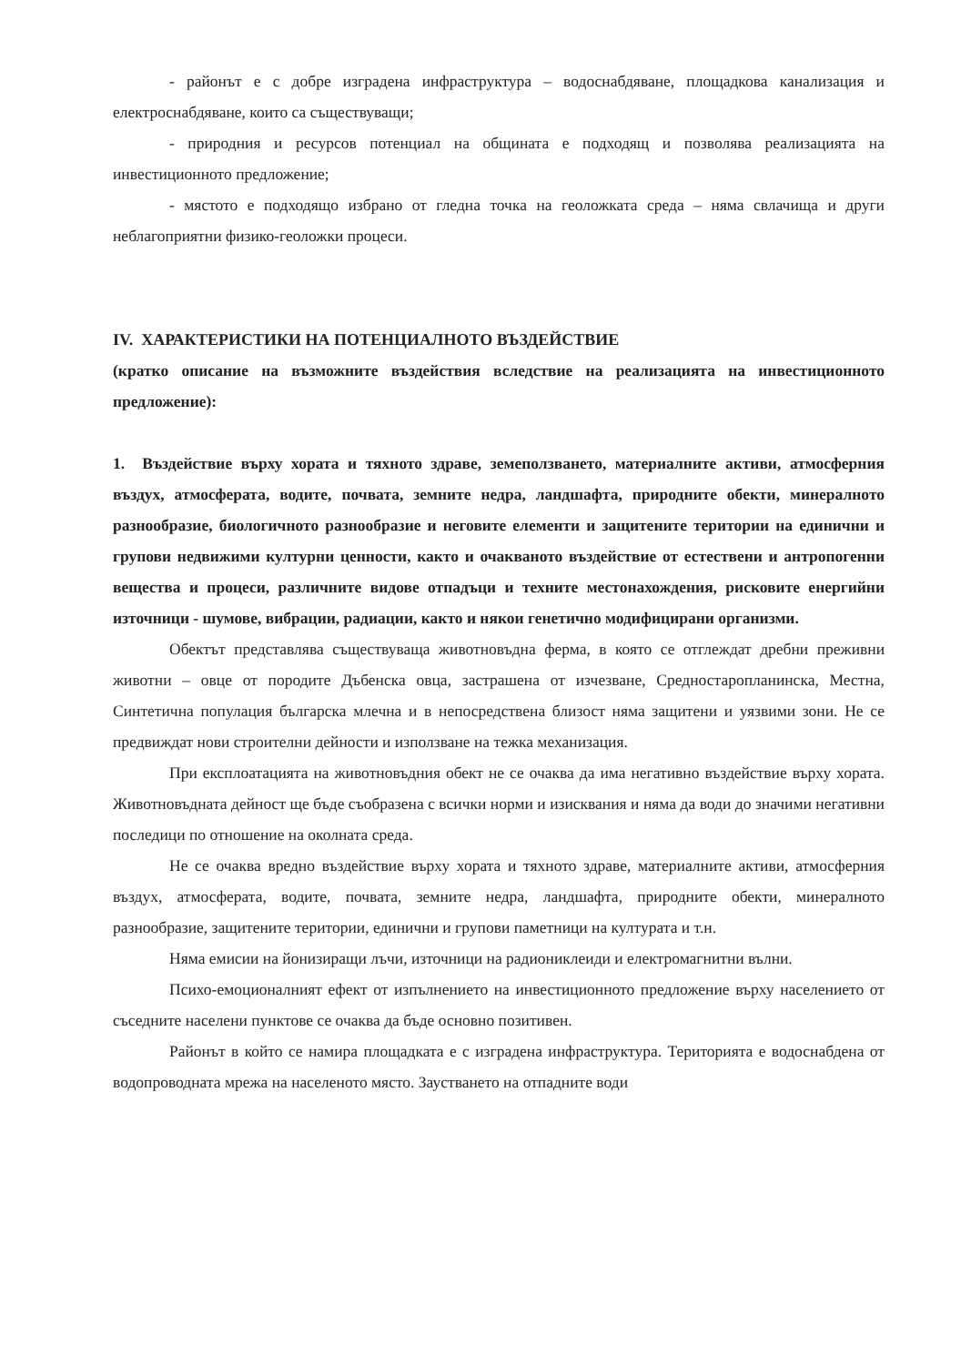- районът е с добре изградена инфраструктура – водоснабдяване, площадкова канализация и електроснабдяване, които са съществуващи;
- природния и ресурсов потенциал на общината е подходящ и позволява реализацията на инвестиционното предложение;
- мястото е подходящо избрано от гледна точка на геоложката среда – няма свлачища и други неблагоприятни физико-геоложки процеси.
IV. ХАРАКТЕРИСТИКИ НА ПОТЕНЦИАЛНОТО ВЪЗДЕЙСТВИЕ
(кратко описание на възможните въздействия вследствие на реализацията на инвестиционното предложение):
1. Въздействие върху хората и тяхното здраве, земеползването, материалните активи, атмосферния въздух, атмосферата, водите, почвата, земните недра, ландшафта, природните обекти, минералното разнообразие, биологичното разнообразие и неговите елементи и защитените територии на единични и групови недвижими културни ценности, както и очакваното въздействие от естествени и антропогенни вещества и процеси, различните видове отпадъци и техните местонахождения, рисковите енергийни източници - шумове, вибрации, радиации, както и някои генетично модифицирани организми.
Обектът представлява съществуваща животновъдна ферма, в която се отглеждат дребни преживни животни – овце от породите Дъбенска овца, застрашена от изчезване, Средностаропланинска, Местна, Синтетична популация българска млечна и в непосредствена близост няма защитени и уязвими зони. Не се предвиждат нови строителни дейности и използване на тежка механизация.
При експлоатацията на животновъдния обект не се очаква да има негативно въздействие върху хората. Животновъдната дейност ще бъде съобразена с всички норми и изисквания и няма да води до значими негативни последици по отношение на околната среда.
Не се очаква вредно въздействие върху хората и тяхното здраве, материалните активи, атмосферния въздух, атмосферата, водите, почвата, земните недра, ландшафта, природните обекти, минералното разнообразие, защитените територии, единични и групови паметници на културата и т.н.
Няма емисии на йонизиращи лъчи, източници на радиониклеиди и електромагнитни вълни.
Психо-емоционалният ефект от изпълнението на инвестиционното предложение върху населението от съседните населени пунктове се очаква да бъде основно позитивен.
Районът в който се намира площадката е с изградена инфраструктура. Територията е водоснабдена от водопроводната мрежа на населеното място. Заустването на отпадните води